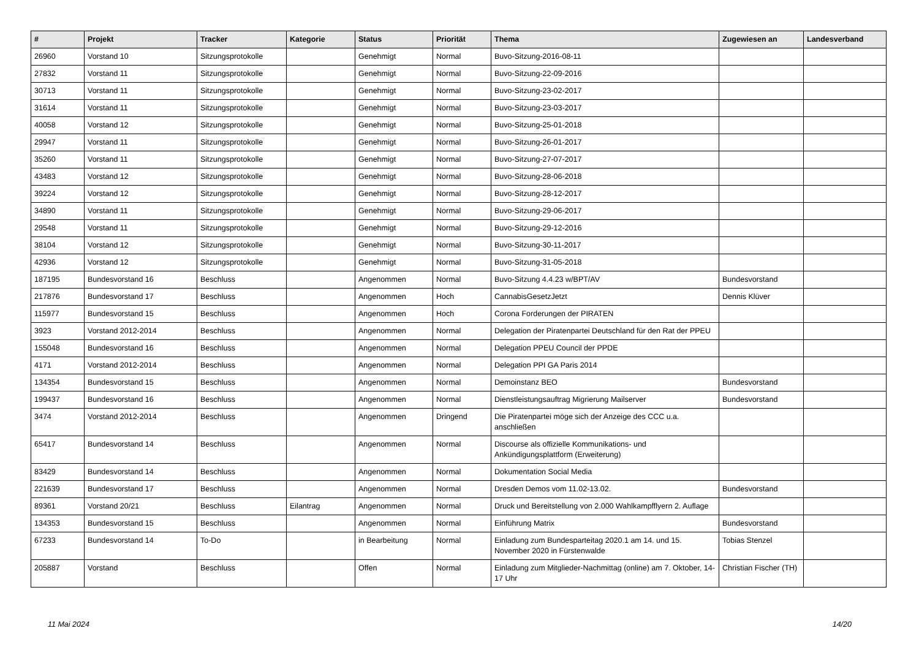| # | Projekt | Tracker | Kategorie | Status | Priorität | Thema | Zugewiesen an | Landesverband |
| --- | --- | --- | --- | --- | --- | --- | --- | --- |
| 26960 | Vorstand 10 | Sitzungsprotokolle | | Genehmigt | Normal | Buvo-Sitzung-2016-08-11 | | |
| 27832 | Vorstand 11 | Sitzungsprotokolle | | Genehmigt | Normal | Buvo-Sitzung-22-09-2016 | | |
| 30713 | Vorstand 11 | Sitzungsprotokolle | | Genehmigt | Normal | Buvo-Sitzung-23-02-2017 | | |
| 31614 | Vorstand 11 | Sitzungsprotokolle | | Genehmigt | Normal | Buvo-Sitzung-23-03-2017 | | |
| 40058 | Vorstand 12 | Sitzungsprotokolle | | Genehmigt | Normal | Buvo-Sitzung-25-01-2018 | | |
| 29947 | Vorstand 11 | Sitzungsprotokolle | | Genehmigt | Normal | Buvo-Sitzung-26-01-2017 | | |
| 35260 | Vorstand 11 | Sitzungsprotokolle | | Genehmigt | Normal | Buvo-Sitzung-27-07-2017 | | |
| 43483 | Vorstand 12 | Sitzungsprotokolle | | Genehmigt | Normal | Buvo-Sitzung-28-06-2018 | | |
| 39224 | Vorstand 12 | Sitzungsprotokolle | | Genehmigt | Normal | Buvo-Sitzung-28-12-2017 | | |
| 34890 | Vorstand 11 | Sitzungsprotokolle | | Genehmigt | Normal | Buvo-Sitzung-29-06-2017 | | |
| 29548 | Vorstand 11 | Sitzungsprotokolle | | Genehmigt | Normal | Buvo-Sitzung-29-12-2016 | | |
| 38104 | Vorstand 12 | Sitzungsprotokolle | | Genehmigt | Normal | Buvo-Sitzung-30-11-2017 | | |
| 42936 | Vorstand 12 | Sitzungsprotokolle | | Genehmigt | Normal | Buvo-Sitzung-31-05-2018 | | |
| 187195 | Bundesvorstand 16 | Beschluss | | Angenommen | Normal | Buvo-Sitzung 4.4.23 w/BPT/AV | Bundesvorstand | |
| 217876 | Bundesvorstand 17 | Beschluss | | Angenommen | Hoch | CannabisGesetzJetzt | Dennis Klüver | |
| 115977 | Bundesvorstand 15 | Beschluss | | Angenommen | Hoch | Corona Forderungen der PIRATEN | | |
| 3923 | Vorstand 2012-2014 | Beschluss | | Angenommen | Normal | Delegation der Piratenpartei Deutschland für den Rat der PPEU | | |
| 155048 | Bundesvorstand 16 | Beschluss | | Angenommen | Normal | Delegation PPEU Council der PPDE | | |
| 4171 | Vorstand 2012-2014 | Beschluss | | Angenommen | Normal | Delegation PPI GA Paris 2014 | | |
| 134354 | Bundesvorstand 15 | Beschluss | | Angenommen | Normal | Demoinstanz BEO | Bundesvorstand | |
| 199437 | Bundesvorstand 16 | Beschluss | | Angenommen | Normal | Dienstleistungsauftrag Migrierung Mailserver | Bundesvorstand | |
| 3474 | Vorstand 2012-2014 | Beschluss | | Angenommen | Dringend | Die Piratenpartei möge sich der Anzeige des CCC u.a. anschließen | | |
| 65417 | Bundesvorstand 14 | Beschluss | | Angenommen | Normal | Discourse als offizielle Kommunikations- und Ankündigungsplattform (Erweiterung) | | |
| 83429 | Bundesvorstand 14 | Beschluss | | Angenommen | Normal | Dokumentation Social Media | | |
| 221639 | Bundesvorstand 17 | Beschluss | | Angenommen | Normal | Dresden Demos vom 11.02-13.02. | Bundesvorstand | |
| 89361 | Vorstand 20/21 | Beschluss | Eilantrag | Angenommen | Normal | Druck und Bereitstellung von 2.000 Wahlkampfflyern 2. Auflage | | |
| 134353 | Bundesvorstand 15 | Beschluss | | Angenommen | Normal | Einführung Matrix | Bundesvorstand | |
| 67233 | Bundesvorstand 14 | To-Do | | in Bearbeitung | Normal | Einladung zum Bundesparteitag 2020.1 am 14. und 15. November 2020 in Fürstenwalde | Tobias Stenzel | |
| 205887 | Vorstand | Beschluss | | Offen | Normal | Einladung zum Mitglieder-Nachmittag (online) am 7. Oktober, 14-17 Uhr | Christian Fischer (TH) | |
11 Mai 2024 14/20